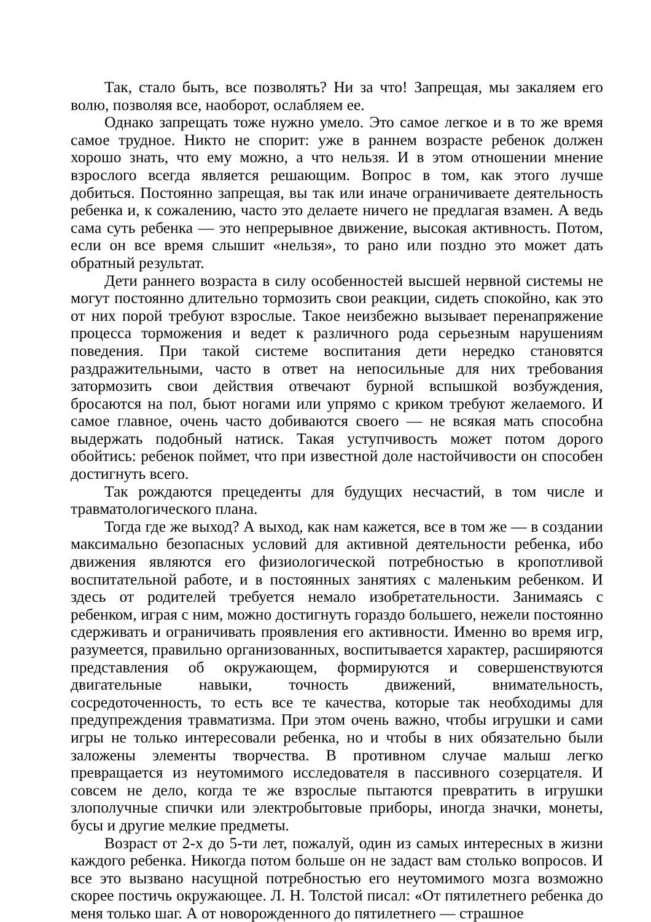Так, стало быть, все позволять? Ни за что! Запрещая, мы закаляем его волю, позволяя все, наоборот, ослабляем ее.
Однако запрещать тоже нужно умело. Это самое легкое и в то же время самое трудное. Никто не спорит: уже в раннем возрасте ребенок должен хорошо знать, что ему можно, а что нельзя. И в этом отношении мнение взрослого всегда является решающим. Вопрос в том, как этого лучше добиться. Постоянно запрещая, вы так или иначе ограничиваете деятельность ребенка и, к сожалению, часто это делаете ничего не предлагая взамен. А ведь сама суть ребенка — это непрерывное движение, высокая активность. Потом, если он все время слышит «нельзя», то рано или поздно это может дать обратный результат.
Дети раннего возраста в силу особенностей высшей нервной системы не могут постоянно длительно тормозить свои реакции, сидеть спокойно, как это от них порой требуют взрослые. Такое неизбежно вызывает перенапряжение процесса торможения и ведет к различного рода серьезным нарушениям поведения. При такой системе воспитания дети нередко становятся раздражительными, часто в ответ на непосильные для них требования затормозить свои действия отвечают бурной вспышкой возбуждения, бросаются на пол, бьют ногами или упрямо с криком требуют желаемого. И самое главное, очень часто добиваются своего — не всякая мать способна выдержать подобный натиск. Такая уступчивость может потом дорого обойтись: ребенок поймет, что при известной доле настойчивости он способен достигнуть всего.
Так рождаются прецеденты для будущих несчастий, в том числе и травматологического плана.
Тогда где же выход? А выход, как нам кажется, все в том же — в создании максимально безопасных условий для активной деятельности ребенка, ибо движения являются его физиологической потребностью в кропотливой воспитательной работе, и в постоянных занятиях с маленьким ребенком. И здесь от родителей требуется немало изобретательности. Занимаясь с ребенком, играя с ним, можно достигнуть гораздо большего, нежели постоянно сдерживать и ограничивать проявления его активности. Именно во время игр, разумеется, правильно организованных, воспитывается характер, расширяются представления об окружающем, формируются и совершенствуются двигательные навыки, точность движений, внимательность, сосредоточенность, то есть все те качества, которые так необходимы для предупреждения травматизма. При этом очень важно, чтобы игрушки и сами игры не только интересовали ребенка, но и чтобы в них обязательно были заложены элементы творчества. В противном случае малыш легко превращается из неутомимого исследователя в пассивного созерцателя. И совсем не дело, когда те же взрослые пытаются превратить в игрушки злополучные спички или электробытовые приборы, иногда значки, монеты, бусы и другие мелкие предметы.
Возраст от 2-х до 5-ти лет, пожалуй, один из самых интересных в жизни каждого ребенка. Никогда потом больше он не задаст вам столько вопросов. И все это вызвано насущной потребностью его неутомимого мозга возможно скорее постичь окружающее. Л. Н. Толстой писал: «От пятилетнего ребенка до меня только шаг. А от новорожденного до пятилетнего — страшное